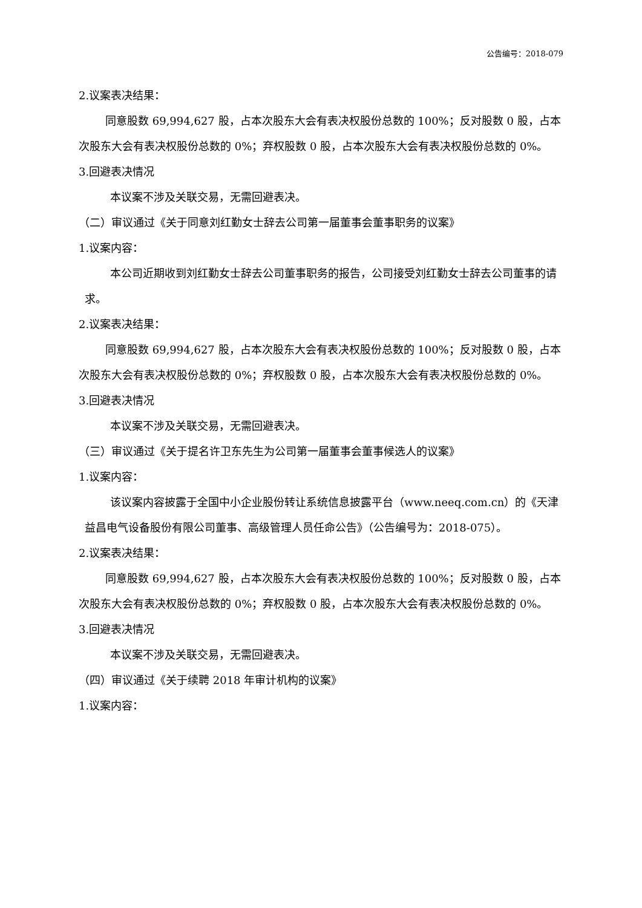公告编号：2018-079
2.议案表决结果：
同意股数 69,994,627 股，占本次股东大会有表决权股份总数的 100%；反对股数 0 股，占本次股东大会有表决权股份总数的 0%；弃权股数 0 股，占本次股东大会有表决权股份总数的 0%。
3.回避表决情况
本议案不涉及关联交易，无需回避表决。
（二）审议通过《关于同意刘红勤女士辞去公司第一届董事会董事职务的议案》
1.议案内容：
本公司近期收到刘红勤女士辞去公司董事职务的报告，公司接受刘红勤女士辞去公司董事的请求。
2.议案表决结果：
同意股数 69,994,627 股，占本次股东大会有表决权股份总数的 100%；反对股数 0 股，占本次股东大会有表决权股份总数的 0%；弃权股数 0 股，占本次股东大会有表决权股份总数的 0%。
3.回避表决情况
本议案不涉及关联交易，无需回避表决。
（三）审议通过《关于提名许卫东先生为公司第一届董事会董事候选人的议案》
1.议案内容：
该议案内容披露于全国中小企业股份转让系统信息披露平台（www.neeq.com.cn）的《天津益昌电气设备股份有限公司董事、高级管理人员任命公告》（公告编号为：2018-075）。
2.议案表决结果：
同意股数 69,994,627 股，占本次股东大会有表决权股份总数的 100%；反对股数 0 股，占本次股东大会有表决权股份总数的 0%；弃权股数 0 股，占本次股东大会有表决权股份总数的 0%。
3.回避表决情况
本议案不涉及关联交易，无需回避表决。
（四）审议通过《关于续聘 2018 年审计机构的议案》
1.议案内容：